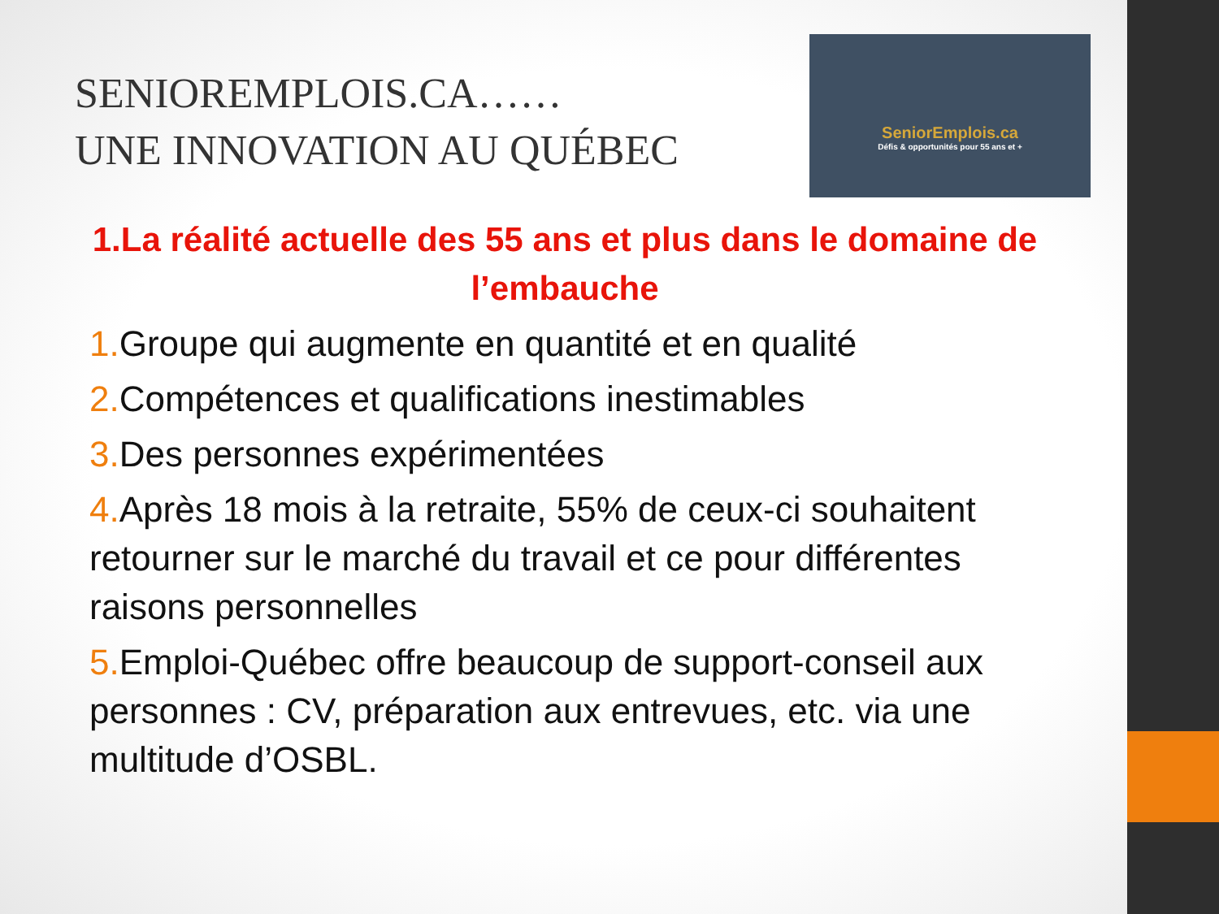SENIOREMPLOIS.CA……
UNE INNOVATION AU QUÉBEC
SeniorEmplois.ca
Défis & opportunités pour 55 ans et +
1.La réalité actuelle des 55 ans et plus dans le domaine de l’embauche
1. Groupe qui augmente en quantité et en qualité
2. Compétences et qualifications inestimables
3. Des personnes expérimentées
4. Après 18 mois à la retraite, 55% de ceux-ci souhaitent retourner sur le marché du travail et ce pour différentes raisons personnelles
5. Emploi-Québec offre beaucoup de support-conseil aux personnes : CV, préparation aux entrevues, etc. via une multitude d’OSBL.